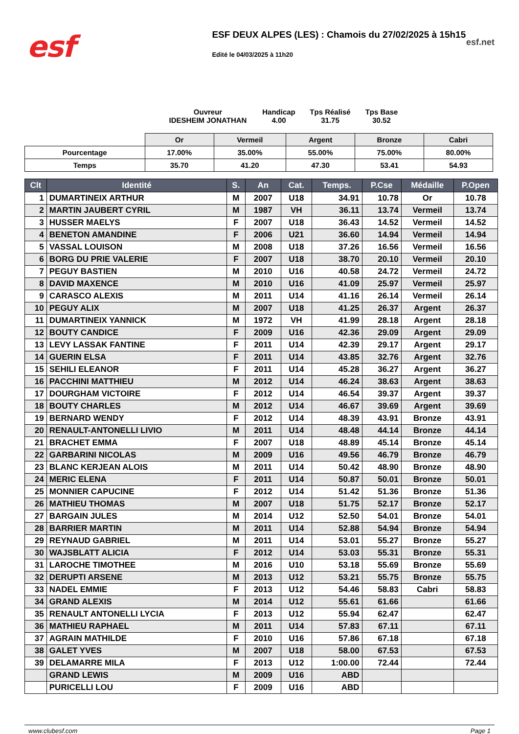esf
ESF DEUX ALPES (LES) : Chamois du 27/02/2025 à 15h15
Edité le 04/03/2025 à 11h20
esf.net
Ouvreur
IDESHEIM JONATHAN
Handicap
4.00
Tps Réalisé
31.75
Tps Base
30.52
| | Or | Vermeil | Argent | Bronze | Cabri |
| Pourcentage | 17.00% | 35.00% | 55.00% | 75.00% | 80.00% |
| Temps | 35.70 | 41.20 | 47.30 | 53.41 | 54.93 |
| Clt | Identité | S. | An | Cat. | Temps. | P.Cse | Médaille | P.Open |
| --- | --- | --- | --- | --- | --- | --- | --- | --- |
| 1 | DUMARTINEIX ARTHUR | M | 2007 | U18 | 34.91 | 10.78 | Or | 10.78 |
| 2 | MARTIN JAUBERT CYRIL | M | 1987 | VH | 36.11 | 13.74 | Vermeil | 13.74 |
| 3 | HUSSER MAELYS | F | 2007 | U18 | 36.43 | 14.52 | Vermeil | 14.52 |
| 4 | BENETON AMANDINE | F | 2006 | U21 | 36.60 | 14.94 | Vermeil | 14.94 |
| 5 | VASSAL LOUISON | M | 2008 | U18 | 37.26 | 16.56 | Vermeil | 16.56 |
| 6 | BORG DU PRIE VALERIE | F | 2007 | U18 | 38.70 | 20.10 | Vermeil | 20.10 |
| 7 | PEGUY BASTIEN | M | 2010 | U16 | 40.58 | 24.72 | Vermeil | 24.72 |
| 8 | DAVID MAXENCE | M | 2010 | U16 | 41.09 | 25.97 | Vermeil | 25.97 |
| 9 | CARASCO ALEXIS | M | 2011 | U14 | 41.16 | 26.14 | Vermeil | 26.14 |
| 10 | PEGUY ALIX | M | 2007 | U18 | 41.25 | 26.37 | Argent | 26.37 |
| 11 | DUMARTINEIX YANNICK | M | 1972 | VH | 41.99 | 28.18 | Argent | 28.18 |
| 12 | BOUTY CANDICE | F | 2009 | U16 | 42.36 | 29.09 | Argent | 29.09 |
| 13 | LEVY LASSAK FANTINE | F | 2011 | U14 | 42.39 | 29.17 | Argent | 29.17 |
| 14 | GUERIN ELSA | F | 2011 | U14 | 43.85 | 32.76 | Argent | 32.76 |
| 15 | SEHILI ELEANOR | F | 2011 | U14 | 45.28 | 36.27 | Argent | 36.27 |
| 16 | PACCHINI MATTHIEU | M | 2012 | U14 | 46.24 | 38.63 | Argent | 38.63 |
| 17 | DOURGHAM VICTOIRE | F | 2012 | U14 | 46.54 | 39.37 | Argent | 39.37 |
| 18 | BOUTY CHARLES | M | 2012 | U14 | 46.67 | 39.69 | Argent | 39.69 |
| 19 | BERNARD WENDY | F | 2012 | U14 | 48.39 | 43.91 | Bronze | 43.91 |
| 20 | RENAULT-ANTONELLI LIVIO | M | 2011 | U14 | 48.48 | 44.14 | Bronze | 44.14 |
| 21 | BRACHET EMMA | F | 2007 | U18 | 48.89 | 45.14 | Bronze | 45.14 |
| 22 | GARBARINI NICOLAS | M | 2009 | U16 | 49.56 | 46.79 | Bronze | 46.79 |
| 23 | BLANC KERJEAN ALOIS | M | 2011 | U14 | 50.42 | 48.90 | Bronze | 48.90 |
| 24 | MERIC ELENA | F | 2011 | U14 | 50.87 | 50.01 | Bronze | 50.01 |
| 25 | MONNIER CAPUCINE | F | 2012 | U14 | 51.42 | 51.36 | Bronze | 51.36 |
| 26 | MATHIEU THOMAS | M | 2007 | U18 | 51.75 | 52.17 | Bronze | 52.17 |
| 27 | BARGAIN JULES | M | 2014 | U12 | 52.50 | 54.01 | Bronze | 54.01 |
| 28 | BARRIER MARTIN | M | 2011 | U14 | 52.88 | 54.94 | Bronze | 54.94 |
| 29 | REYNAUD GABRIEL | M | 2011 | U14 | 53.01 | 55.27 | Bronze | 55.27 |
| 30 | WAJSBLATT ALICIA | F | 2012 | U14 | 53.03 | 55.31 | Bronze | 55.31 |
| 31 | LAROCHE TIMOTHEE | M | 2016 | U10 | 53.18 | 55.69 | Bronze | 55.69 |
| 32 | DERUPTI ARSENE | M | 2013 | U12 | 53.21 | 55.75 | Bronze | 55.75 |
| 33 | NADEL EMMIE | F | 2013 | U12 | 54.46 | 58.83 | Cabri | 58.83 |
| 34 | GRAND ALEXIS | M | 2014 | U12 | 55.61 | 61.66 | | 61.66 |
| 35 | RENAULT ANTONELLI LYCIA | F | 2013 | U12 | 55.94 | 62.47 | | 62.47 |
| 36 | MATHIEU RAPHAEL | M | 2011 | U14 | 57.83 | 67.11 | | 67.11 |
| 37 | AGRAIN MATHILDE | F | 2010 | U16 | 57.86 | 67.18 | | 67.18 |
| 38 | GALET YVES | M | 2007 | U18 | 58.00 | 67.53 | | 67.53 |
| 39 | DELAMARRE MILA | F | 2013 | U12 | 1:00.00 | 72.44 | | 72.44 |
| | GRAND LEWIS | M | 2009 | U16 | ABD | | | |
| | PURICELLI LOU | F | 2009 | U16 | ABD | | | |
www.clubesf.com Page 1